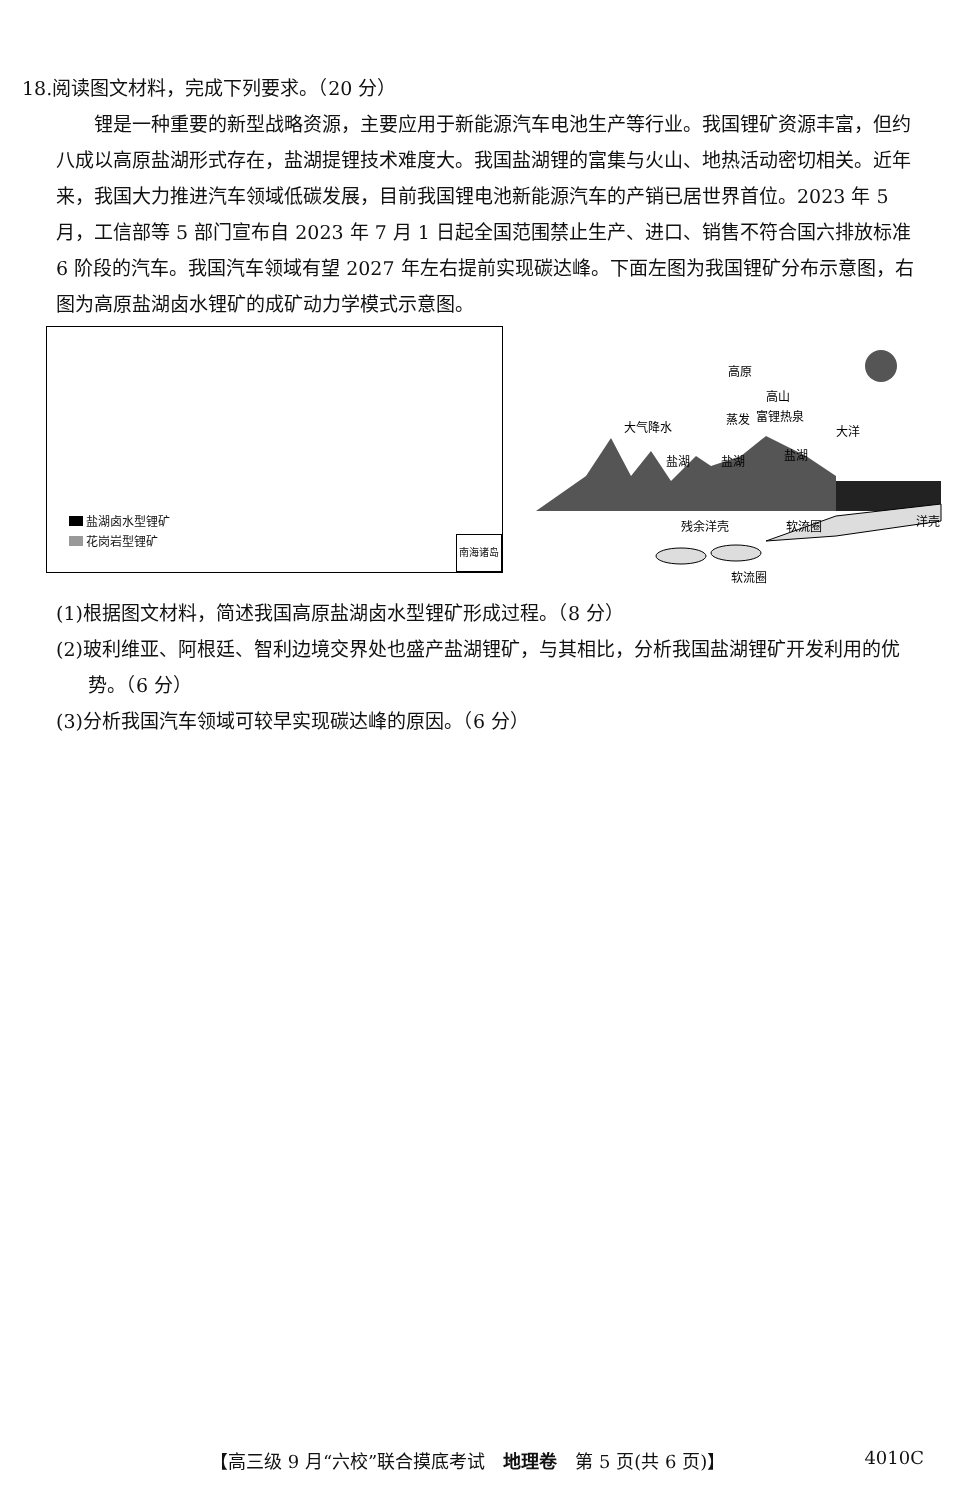18.阅读图文材料，完成下列要求。（20 分）
锂是一种重要的新型战略资源，主要应用于新能源汽车电池生产等行业。我国锂矿资源丰富，但约八成以高原盐湖形式存在，盐湖提锂技术难度大。我国盐湖锂的富集与火山、地热活动密切相关。近年来，我国大力推进汽车领域低碳发展，目前我国锂电池新能源汽车的产销已居世界首位。2023 年 5 月，工信部等 5 部门宣布自 2023 年 7 月 1 日起全国范围禁止生产、进口、销售不符合国六排放标准 6 阶段的汽车。我国汽车领域有望 2027 年左右提前实现碳达峰。下面左图为我国锂矿分布示意图，右图为高原盐湖卤水锂矿的成矿动力学模式示意图。
盐湖卤水型锂矿
花岗岩型锂矿
南海诸岛
高原
大洋
高山
富锂热泉
大气降水
蒸发
盐湖
盐湖
盐湖
残余洋壳
软流圈
洋壳
软流圈
(1)根据图文材料，简述我国高原盐湖卤水型锂矿形成过程。（8 分）
(2)玻利维亚、阿根廷、智利边境交界处也盛产盐湖锂矿，与其相比，分析我国盐湖锂矿开发利用的优势。（6 分）
(3)分析我国汽车领域可较早实现碳达峰的原因。（6 分）
【高三级 9 月“六校”联合摸底考试　地理卷　第 5 页(共 6 页)】 4010C